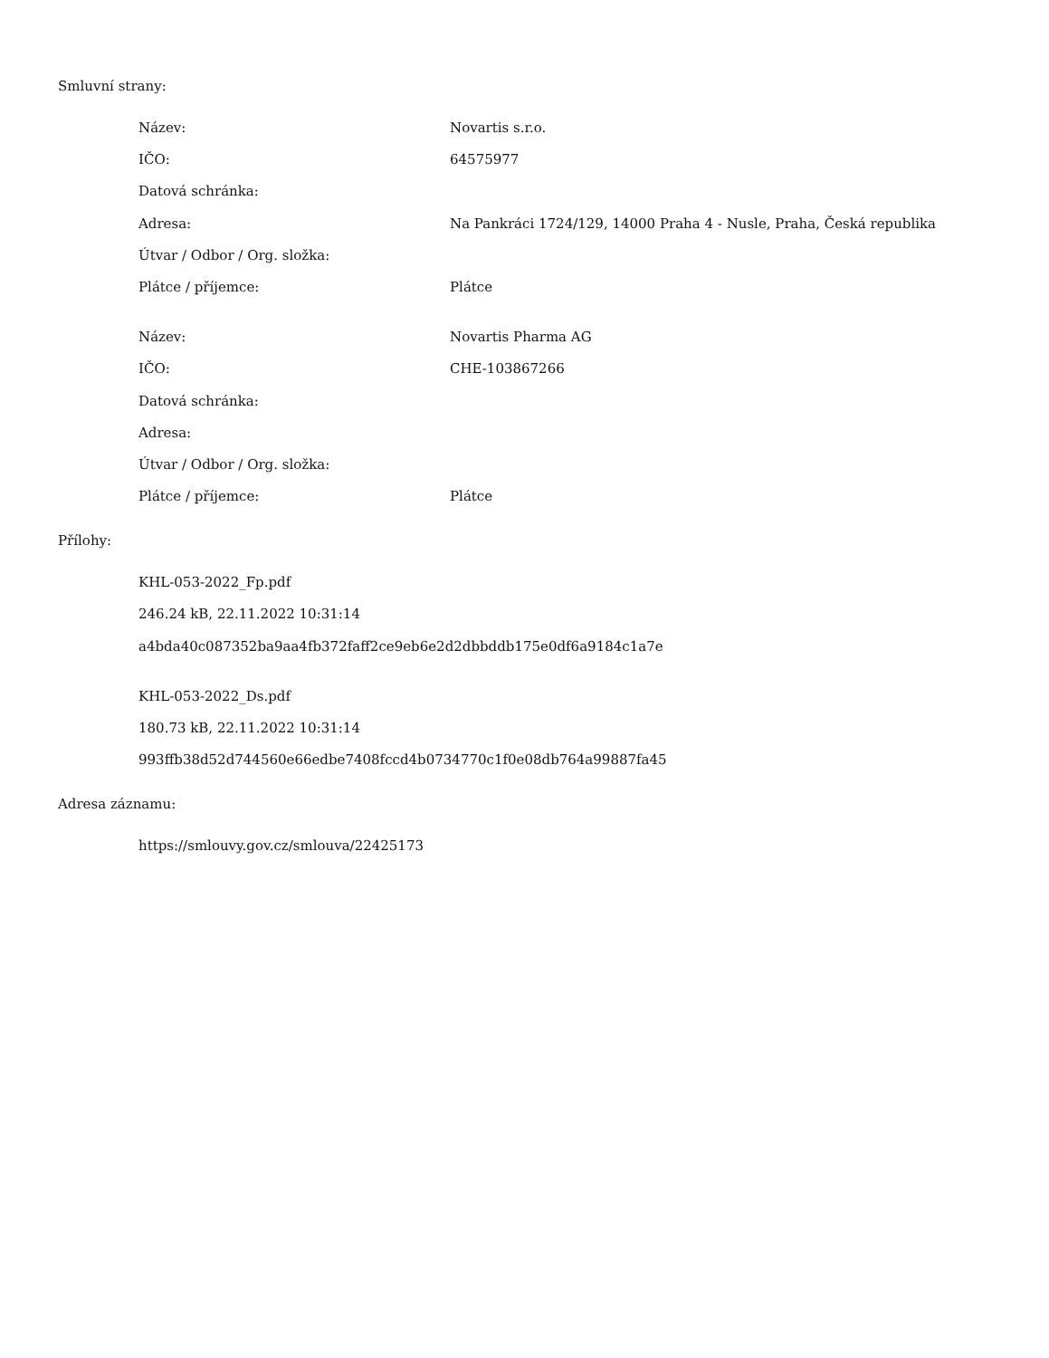Smluvní strany:
| Název: | Novartis s.r.o. |
| IČO: | 64575977 |
| Datová schránka: | |
| Adresa: | Na Pankráci 1724/129, 14000 Praha 4 - Nusle, Praha, Česká republika |
| Útvar / Odbor / Org. složka: | |
| Plátce / příjemce: | Plátce |
| Název: | Novartis Pharma AG |
| IČO: | CHE-103867266 |
| Datová schránka: | |
| Adresa: | |
| Útvar / Odbor / Org. složka: | |
| Plátce / příjemce: | Plátce |
Přílohy:
KHL-053-2022_Fp.pdf
246.24 kB, 22.11.2022 10:31:14
a4bda40c087352ba9aa4fb372faff2ce9eb6e2d2dbbddb175e0df6a9184c1a7e
KHL-053-2022_Ds.pdf
180.73 kB, 22.11.2022 10:31:14
993ffb38d52d744560e66edbe7408fccd4b0734770c1f0e08db764a99887fa45
Adresa záznamu:
https://smlouvy.gov.cz/smlouva/22425173